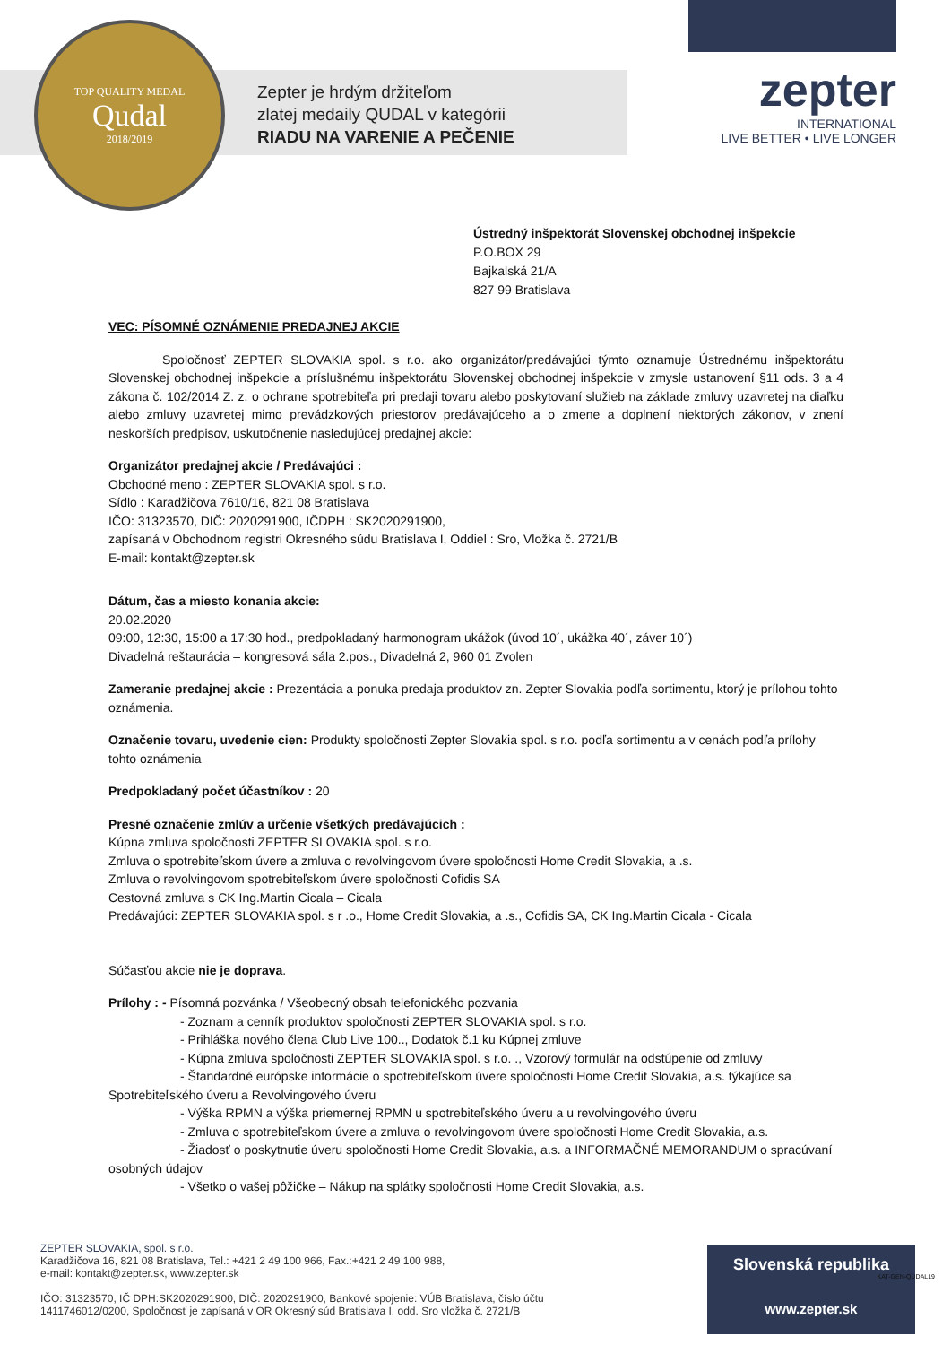TOP QUALITY MEDAL
Qudal
2018/2019
Zepter je hrdým držiteľom
zlatej medaily QUDAL v kategórii
RIADU NA VARENIE A PEČENIE
zepter
INTERNATIONAL
LIVE BETTER • LIVE LONGER
Ústredný inšpektorát Slovenskej obchodnej inšpekcie
P.O.BOX 29
Bajkalská 21/A
827 99 Bratislava
VEC: PÍSOMNÉ OZNÁMENIE PREDAJNEJ AKCIE
Spoločnosť ZEPTER SLOVAKIA spol. s r.o. ako organizátor/predávajúci týmto oznamuje Ústrednému inšpektorátu Slovenskej obchodnej inšpekcie a príslušnému inšpektorátu Slovenskej obchodnej inšpekcie v zmysle ustanovení §11 ods. 3 a 4 zákona č. 102/2014 Z. z. o ochrane spotrebiteľa pri predaji tovaru alebo poskytovaní služieb na základe zmluvy uzavretej na diaľku alebo zmluvy uzavretej mimo prevádzkových priestorov predávajúceho a o zmene a doplnení niektorých zákonov, v znení neskorších predpisov, uskutočnenie nasledujúcej predajnej akcie:
Organizátor predajnej akcie / Predávajúci :
Obchodné meno : ZEPTER SLOVAKIA spol. s r.o.
Sídlo : Karadžičova 7610/16, 821 08 Bratislava
IČO: 31323570, DIČ: 2020291900, IČDPH : SK2020291900,
zapísaná v Obchodnom registri Okresného súdu Bratislava I, Oddiel : Sro, Vložka č. 2721/B
E-mail: kontakt@zepter.sk
Dátum, čas a miesto konania akcie:
20.02.2020
09:00, 12:30, 15:00 a 17:30 hod., predpokladaný harmonogram ukážok (úvod 10´, ukážka 40´, záver 10´)
Divadelná reštaurácia – kongresová sála 2.pos., Divadelná 2, 960 01 Zvolen
Zameranie predajnej akcie : Prezentácia a ponuka predaja produktov zn. Zepter Slovakia podľa sortimentu, ktorý je prílohou tohto oznámenia.
Označenie tovaru, uvedenie cien: Produkty spoločnosti Zepter Slovakia spol. s r.o. podľa sortimentu a v cenách podľa prílohy tohto oznámenia
Predpokladaný počet účastníkov : 20
Presné označenie zmlúv a určenie všetkých predávajúcich :
Kúpna zmluva spoločnosti ZEPTER SLOVAKIA spol. s r.o.
Zmluva o spotrebiteľskom úvere a zmluva o revolvingovom úvere spoločnosti Home Credit Slovakia, a .s.
Zmluva o revolvingovom spotrebiteľskom úvere spoločnosti Cofidis SA
Cestovná zmluva s CK Ing.Martin Cicala – Cicala
Predávajúci: ZEPTER SLOVAKIA spol. s r .o., Home Credit Slovakia, a .s., Cofidis SA, CK Ing.Martin Cicala - Cicala
Súčasťou akcie nie je doprava.
Prílohy : - Písomná pozvánka / Všeobecný obsah telefonického pozvania
- Zoznam a cenník produktov spoločnosti ZEPTER SLOVAKIA spol. s r.o.
- Prihláška nového člena Club Live 100.., Dodatok č.1 ku Kúpnej zmluve
- Kúpna zmluva spoločnosti ZEPTER SLOVAKIA spol. s r.o. ., Vzorový formulár na odstúpenie od zmluvy
- Štandardné európske informácie o spotrebiteľskom úvere spoločnosti Home Credit Slovakia, a.s. týkajúce sa Spotrebiteľského úveru a Revolvingového úveru
- Výška RPMN a výška priemernej RPMN u spotrebiteľského úveru a u revolvingového úveru
- Zmluva o spotrebiteľskom úvere a zmluva o revolvingovom úvere spoločnosti Home Credit Slovakia, a.s.
- Žiadosť o poskytnutie úveru spoločnosti Home Credit Slovakia, a.s. a INFORMAČNÉ MEMORANDUM o spracúvaní osobných údajov
- Všetko o vašej pôžičke – Nákup na splátky spoločnosti Home Credit Slovakia, a.s.
ZEPTER SLOVAKIA, spol. s r.o.
Karadžičova 16, 821 08 Bratislava, Tel.: +421 2 49 100 966, Fax.:+421 2 49 100 988,
e-mail: kontakt@zepter.sk, www.zepter.sk
IČO: 31323570, IČ DPH:SK2020291900, DIČ: 2020291900, Bankové spojenie: VÚB Bratislava, číslo účtu
1411746012/0200, Spoločnosť je zapísaná v OR Okresný súd Bratislava I. odd. Sro vložka č. 2721/B
Slovenská republika
www.zepter.sk
KAT-GEN-QUDAL19